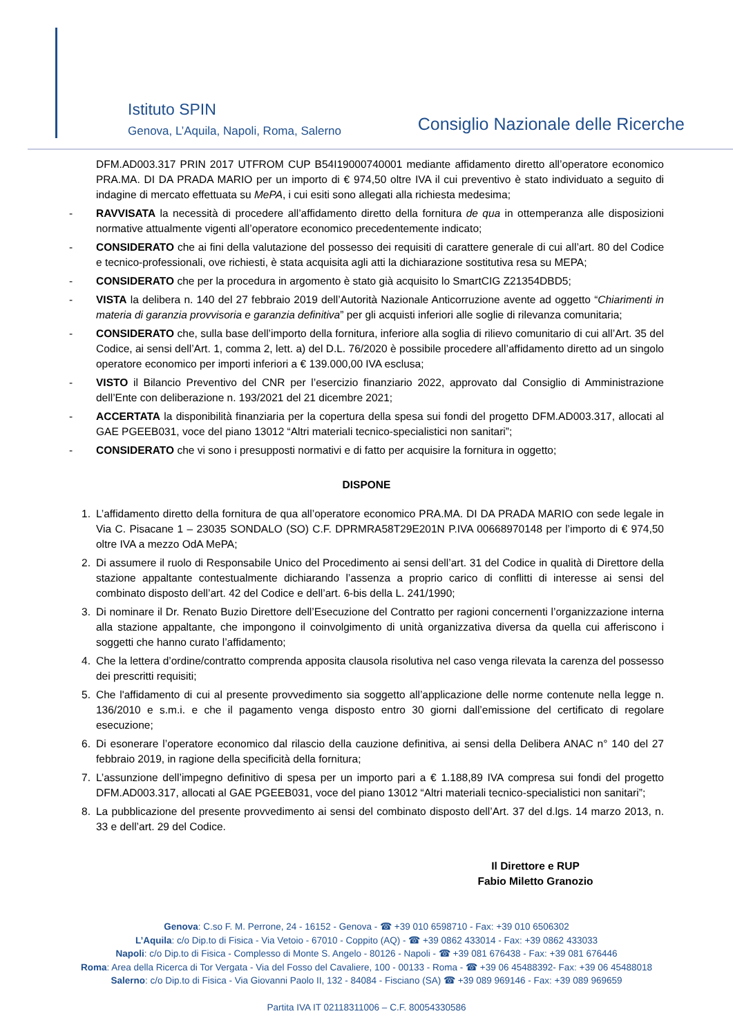Istituto SPIN
Genova, L’Aquila, Napoli, Roma, Salerno
Consiglio Nazionale delle Ricerche
DFM.AD003.317 PRIN 2017 UTFROM CUP B54I19000740001 mediante affidamento diretto all’operatore economico PRA.MA. DI DA PRADA MARIO per un importo di € 974,50 oltre IVA il cui preventivo è stato individuato a seguito di indagine di mercato effettuata su MePA, i cui esiti sono allegati alla richiesta medesima;
- RAVVISATA la necessità di procedere all’affidamento diretto della fornitura de qua in ottemperanza alle disposizioni normative attualmente vigenti all’operatore economico precedentemente indicato;
- CONSIDERATO che ai fini della valutazione del possesso dei requisiti di carattere generale di cui all’art. 80 del Codice e tecnico-professionali, ove richiesti, è stata acquisita agli atti la dichiarazione sostitutiva resa su MEPA;
- CONSIDERATO che per la procedura in argomento è stato già acquisito lo SmartCIG Z21354DBD5;
- VISTA la delibera n. 140 del 27 febbraio 2019 dell’Autorità Nazionale Anticorruzione avente ad oggetto “Chiarimenti in materia di garanzia provvisoria e garanzia definitiva” per gli acquisti inferiori alle soglie di rilevanza comunitaria;
- CONSIDERATO che, sulla base dell’importo della fornitura, inferiore alla soglia di rilievo comunitario di cui all’Art. 35 del Codice, ai sensi dell’Art. 1, comma 2, lett. a) del D.L. 76/2020 è possibile procedere all’affidamento diretto ad un singolo operatore economico per importi inferiori a € 139.000,00 IVA esclusa;
- VISTO il Bilancio Preventivo del CNR per l’esercizio finanziario 2022, approvato dal Consiglio di Amministrazione dell’Ente con deliberazione n. 193/2021 del 21 dicembre 2021;
- ACCERTATA la disponibilità finanziaria per la copertura della spesa sui fondi del progetto DFM.AD003.317, allocati al GAE PGEEB031, voce del piano 13012 “Altri materiali tecnico-specialistici non sanitari”;
- CONSIDERATO che vi sono i presupposti normativi e di fatto per acquisire la fornitura in oggetto;
DISPONE
1. L’affidamento diretto della fornitura de qua all’operatore economico PRA.MA. DI DA PRADA MARIO con sede legale in Via C. Pisacane 1 – 23035 SONDALO (SO) C.F. DPRMRA58T29E201N P.IVA 00668970148 per l’importo di € 974,50 oltre IVA a mezzo OdA MePA;
2. Di assumere il ruolo di Responsabile Unico del Procedimento ai sensi dell’art. 31 del Codice in qualità di Direttore della stazione appaltante contestualmente dichiarando l’assenza a proprio carico di conflitti di interesse ai sensi del combinato disposto dell’art. 42 del Codice e dell’art. 6-bis della L. 241/1990;
3. Di nominare il Dr. Renato Buzio Direttore dell’Esecuzione del Contratto per ragioni concernenti l’organizzazione interna alla stazione appaltante, che impongono il coinvolgimento di unità organizzativa diversa da quella cui afferiscono i soggetti che hanno curato l’affidamento;
4. Che la lettera d’ordine/contratto comprenda apposita clausola risolutiva nel caso venga rilevata la carenza del possesso dei prescritti requisiti;
5. Che l'affidamento di cui al presente provvedimento sia soggetto all’applicazione delle norme contenute nella legge n. 136/2010 e s.m.i. e che il pagamento venga disposto entro 30 giorni dall’emissione del certificato di regolare esecuzione;
6. Di esonerare l’operatore economico dal rilascio della cauzione definitiva, ai sensi della Delibera ANAC n° 140 del 27 febbraio 2019, in ragione della specificità della fornitura;
7. L’assunzione dell’impegno definitivo di spesa per un importo pari a € 1.188,89 IVA compresa sui fondi del progetto DFM.AD003.317, allocati al GAE PGEEB031, voce del piano 13012 “Altri materiali tecnico-specialistici non sanitari”;
8. La pubblicazione del presente provvedimento ai sensi del combinato disposto dell’Art. 37 del d.lgs. 14 marzo 2013, n. 33 e dell’art. 29 del Codice.
Il Direttore e RUP
Fabio Miletto Granozio
Genova: C.so F. M. Perrone, 24 - 16152 - Genova - ☎ +39 010 6598710 - Fax: +39 010 6506302
L’Aquila: c/o Dip.to di Fisica - Via Vetoio - 67010 - Coppito (AQ) - ☎ +39 0862 433014 - Fax: +39 0862 433033
Napoli: c/o Dip.to di Fisica - Complesso di Monte S. Angelo - 80126 - Napoli - ☎ +39 081 676438 - Fax: +39 081 676446
Roma: Area della Ricerca di Tor Vergata - Via del Fosso del Cavaliere, 100 - 00133 - Roma - ☎ +39 06 45488392- Fax: +39 06 45488018
Salerno: c/o Dip.to di Fisica - Via Giovanni Paolo II, 132 - 84084 - Fisciano (SA) ☎ +39 089 969146 - Fax: +39 089 969659
Partita IVA IT 02118311006 – C.F. 80054330586